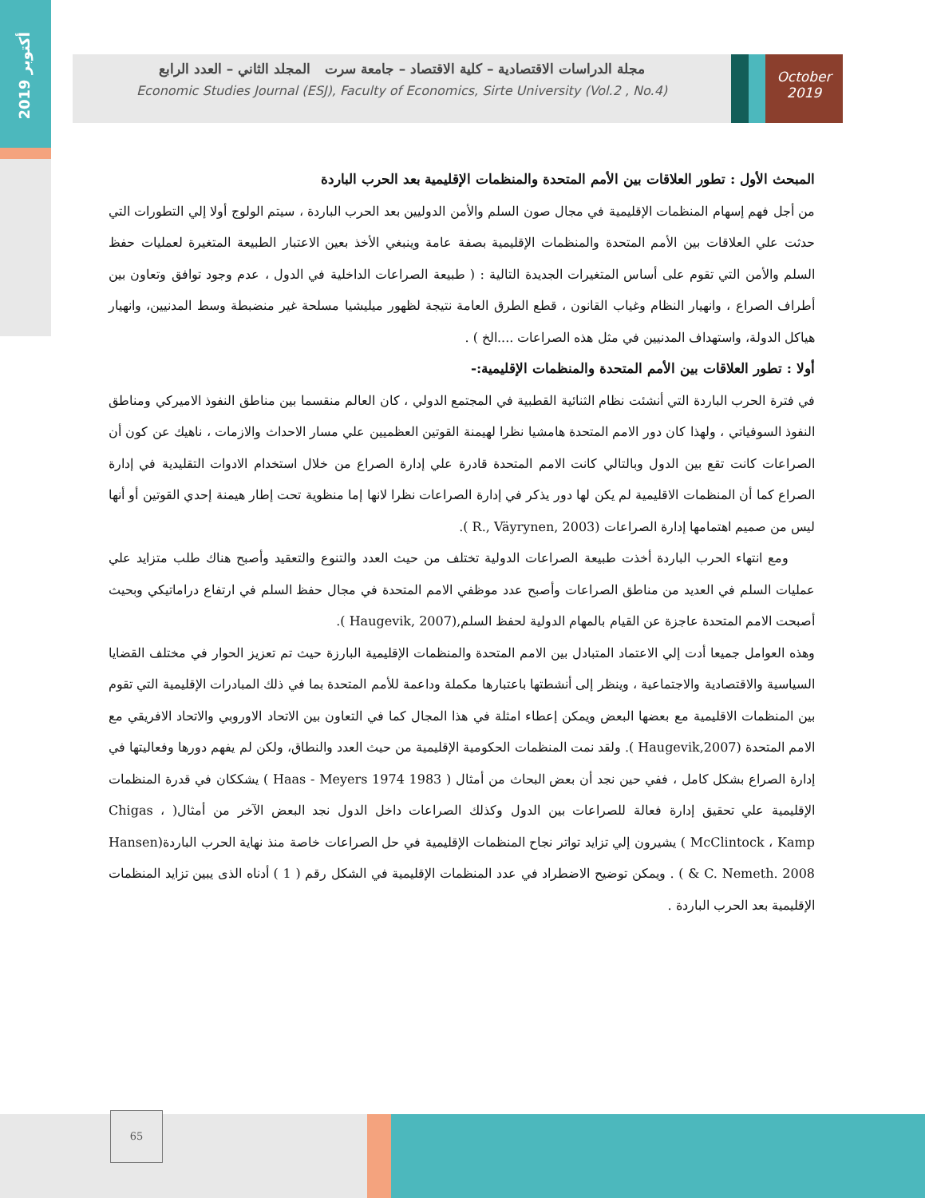أكتوبر 2019
مجلة الدراسات الاقتصادية – كلية الاقتصاد – جامعة سرت المجلد الثاني – العدد الرابع
Economic Studies Journal (ESJ), Faculty of Economics, Sirte University (Vol.2 , No.4)
October
2019
المبحث الأول : تطور العلاقات بين الأمم المتحدة والمنظمات الإقليمية بعد الحرب الباردة
من أجل فهم إسهام المنظمات الإقليمية في مجال صون السلم والأمن الدوليين بعد الحرب الباردة ، سيتم الولوج أولا إلي التطورات التي حدثت علي العلاقات بين الأمم المتحدة والمنظمات الإقليمية بصفة عامة وينبغي الأخذ بعين الاعتبار الطبيعة المتغيرة لعمليات حفظ السلم والأمن التي تقوم على أساس المتغيرات الجديدة التالية : ( طبيعة الصراعات الداخلية في الدول ، عدم وجود توافق وتعاون بين أطراف الصراع ، وانهيار النظام وغياب القانون ، قطع الطرق العامة نتيجة لظهور ميليشيا مسلحة غير منضبطة وسط المدنيين، وانهيار هياكل الدولة، واستهداف المدنيين في مثل هذه الصراعات ....الخ ) .
أولا : تطور العلاقات بين الأمم المتحدة والمنظمات الإقليمية:-
في فترة الحرب الباردة التي أنشئت نظام الثنائية القطبية في المجتمع الدولي ، كان العالم منقسما بين مناطق النفوذ الاميركي ومناطق النفوذ السوفياتي ، ولهذا كان دور الامم المتحدة هامشيا نظرا لهيمنة القوتين العظميين علي مسار الاحداث والازمات ، ناهيك عن كون أن الصراعات كانت تقع بين الدول وبالتالي كانت الامم المتحدة قادرة علي إدارة الصراع من خلال استخدام الادوات التقليدية في إدارة الصراع كما أن المنظمات الاقليمية لم يكن لها دور يذكر في إدارة الصراعات نظرا لانها إما منظوية تحت إطار هيمنة إحدي القوتين أو أنها ليس من صميم اهتمامها إدارة الصراعات (R., Väyrynen, 2003 ).
ومع انتهاء الحرب الباردة أخذت طبيعة الصراعات الدولية تختلف من حيث العدد والتنوع والتعقيد وأصبح هناك طلب متزايد علي عمليات السلم في العديد من مناطق الصراعات وأصبح عدد موظفي الامم المتحدة في مجال حفظ السلم في ارتفاع دراماتيكي وبحيث أصبحت الامم المتحدة عاجزة عن القيام بالمهام الدولية لحفظ السلم,(Haugevik, 2007 ).
وهذه العوامل جميعا أدت إلي الاعتماد المتبادل بين الامم المتحدة والمنظمات الإقليمية البارزة حيث تم تعزيز الحوار في مختلف القضايا السياسية والاقتصادية والاجتماعية ، وينظر إلى أنشطتها باعتبارها مكملة وداعمة للأمم المتحدة بما في ذلك المبادرات الإقليمية التي تقوم بين المنظمات الاقليمية مع بعضها البعض ويمكن إعطاء امثلة في هذا المجال كما في التعاون بين الاتحاد الاوروبي والاتحاد الافريقي مع الامم المتحدة (Haugevik,2007 ). ولقد نمت المنظمات الحكومية الإقليمية من حيث العدد والنطاق، ولكن لم يفهم دورها وفعاليتها في إدارة الصراع بشكل كامل ، ففي حين نجد أن بعض البحاث من أمثال ( Haas - Meyers 1974 1983 ) يشككان في قدرة المنظمات الإقليمية علي تحقيق إدارة فعالة للصراعات بين الدول وكذلك الصراعات داخل الدول نجد البعض الآخر من أمثال( Chigas ، McClintock ، Kamp ) يشيرون إلي تزايد تواتر نجاح المنظمات الإقليمية في حل الصراعات خاصة منذ نهاية الحرب الباردة(Hansen & C. Nemeth. 2008 ) . ويمكن توضيح الاضطراد في عدد المنظمات الإقليمية في الشكل رقم ( 1 ) أدناه الذى يبين تزايد المنظمات الإقليمية بعد الحرب الباردة .
65